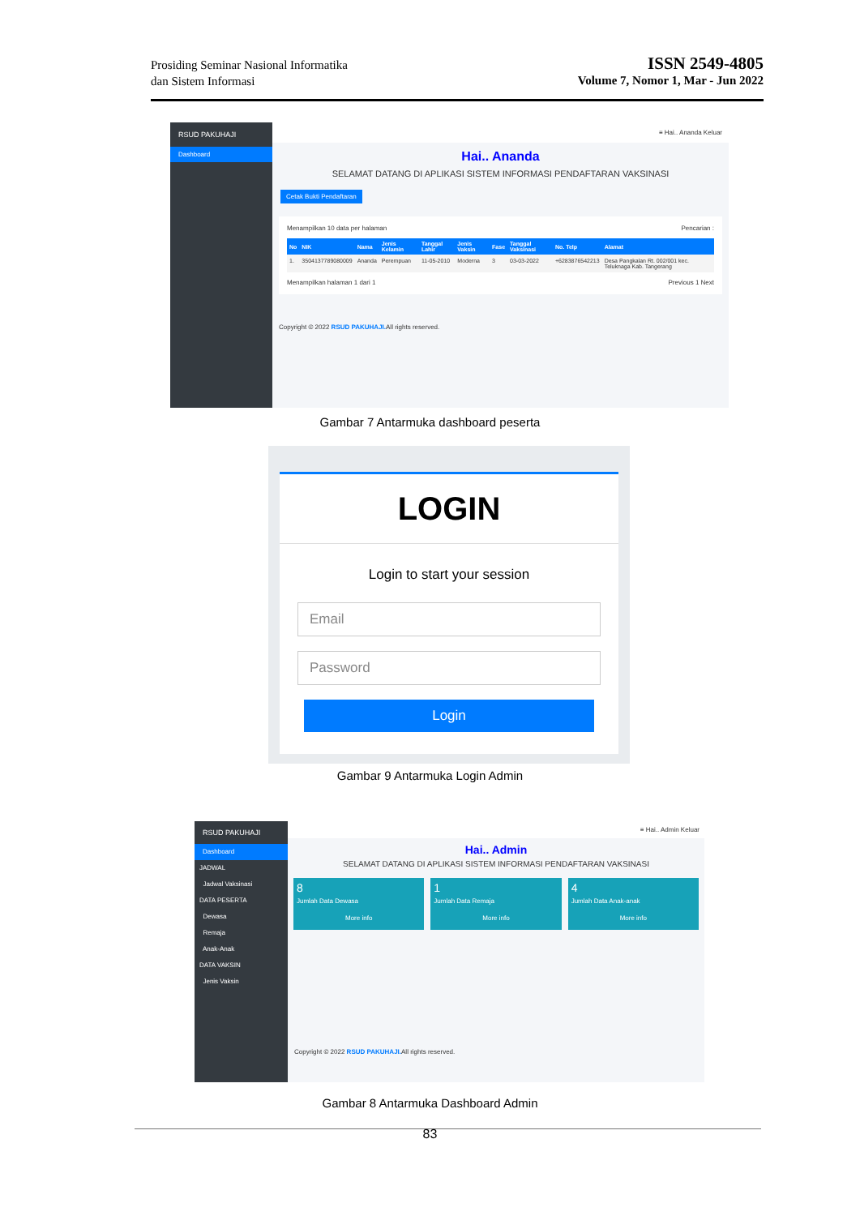Prosiding Seminar Nasional Informatika
dan Sistem Informasi
ISSN 2549-4805
Volume 7, Nomor 1, Mar - Jun 2022
RSUD PAKUHAJI
Dashboard
≡ Hai.. Ananda Keluar
Hai.. Ananda
SELAMAT DATANG DI APLIKASI SISTEM INFORMASI PENDAFTARAN VAKSINASI
Cetak Bukti Pendaftaran
Menampilkan 10 data per halaman Pencarian :
| No | NIK | Nama | Jenis Kelamin | Tanggal Lahir | Jenis Vaksin | Fase | Tanggal Vaksinasi | No. Telp | Alamat |
| --- | --- | --- | --- | --- | --- | --- | --- | --- | --- |
| 1. | 3504137789080009 | Ananda | Perempuan | 11-05-2010 | Moderna | 3 | 03-03-2022 | +6283876542213 | Desa Pangkalan Rt. 002/001 kec. Teluknaga Kab. Tangerang |
Menampilkan halaman 1 dari 1 Previous 1 Next
Copyright © 2022 RSUD PAKUHAJI. All rights reserved.
Gambar 7 Antarmuka dashboard peserta
LOGIN
Login to start your session
Email
Password
Login
Gambar 9 Antarmuka Login Admin
RSUD PAKUHAJI
Dashboard
JADWAL
Jadwal Vaksinasi
DATA PESERTA
Dewasa
Remaja
Anak-Anak
DATA VAKSIN
Jenis Vaksin
≡ Hai.. Admin Keluar
Hai.. Admin
SELAMAT DATANG DI APLIKASI SISTEM INFORMASI PENDAFTARAN VAKSINASI
8
Jumlah Data Dewasa
More info
1
Jumlah Data Remaja
More info
4
Jumlah Data Anak-anak
More info
Copyright © 2022 RSUD PAKUHAJI. All rights reserved.
Gambar 8 Antarmuka Dashboard Admin
83